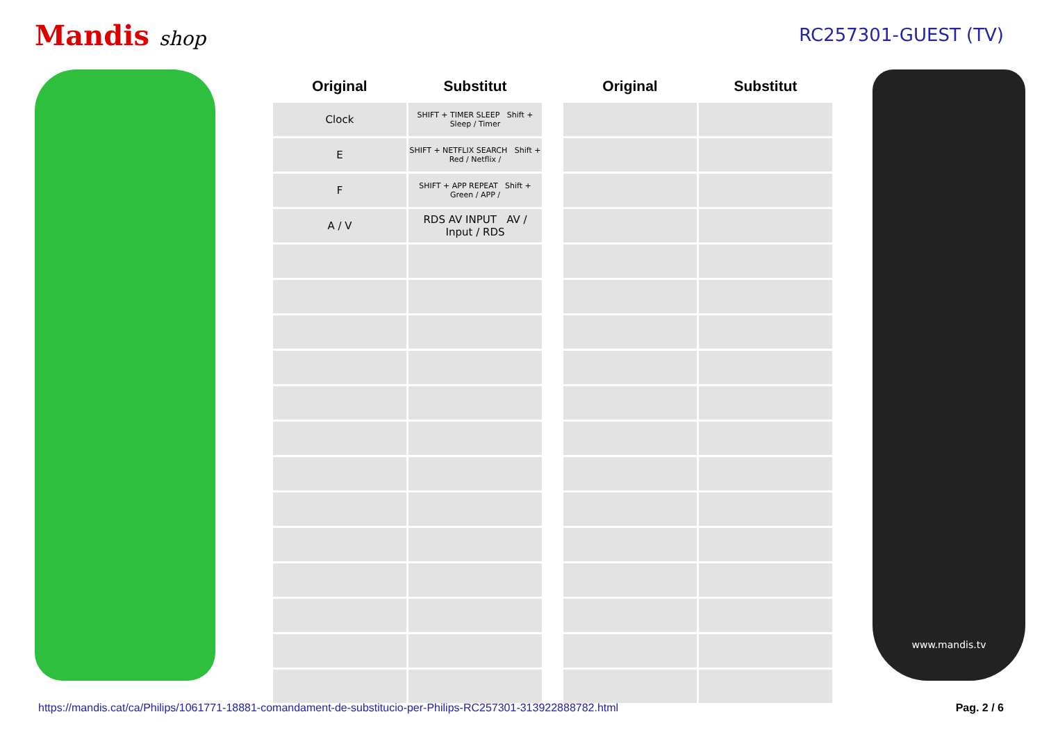Mandis shop RC257301-GUEST (TV)
| Original | Substitut |
| --- | --- |
| Clock | SHIFT + TIMER SLEEP Shift + Sleep / Timer |
| E | SHIFT + NETFLIX SEARCH Shift + Red / Netflix / |
| F | SHIFT + APP REPEAT Shift + Green / APP / |
| A / V | RDS AV INPUT AV / Input / RDS |
| Original | Substitut |
| --- | --- |
www.mandis.tv
https://mandis.cat/ca/Philips/1061771-18881-comandament-de-substitucio-per-Philips-RC257301-313922888782.html Pag. 2 / 6